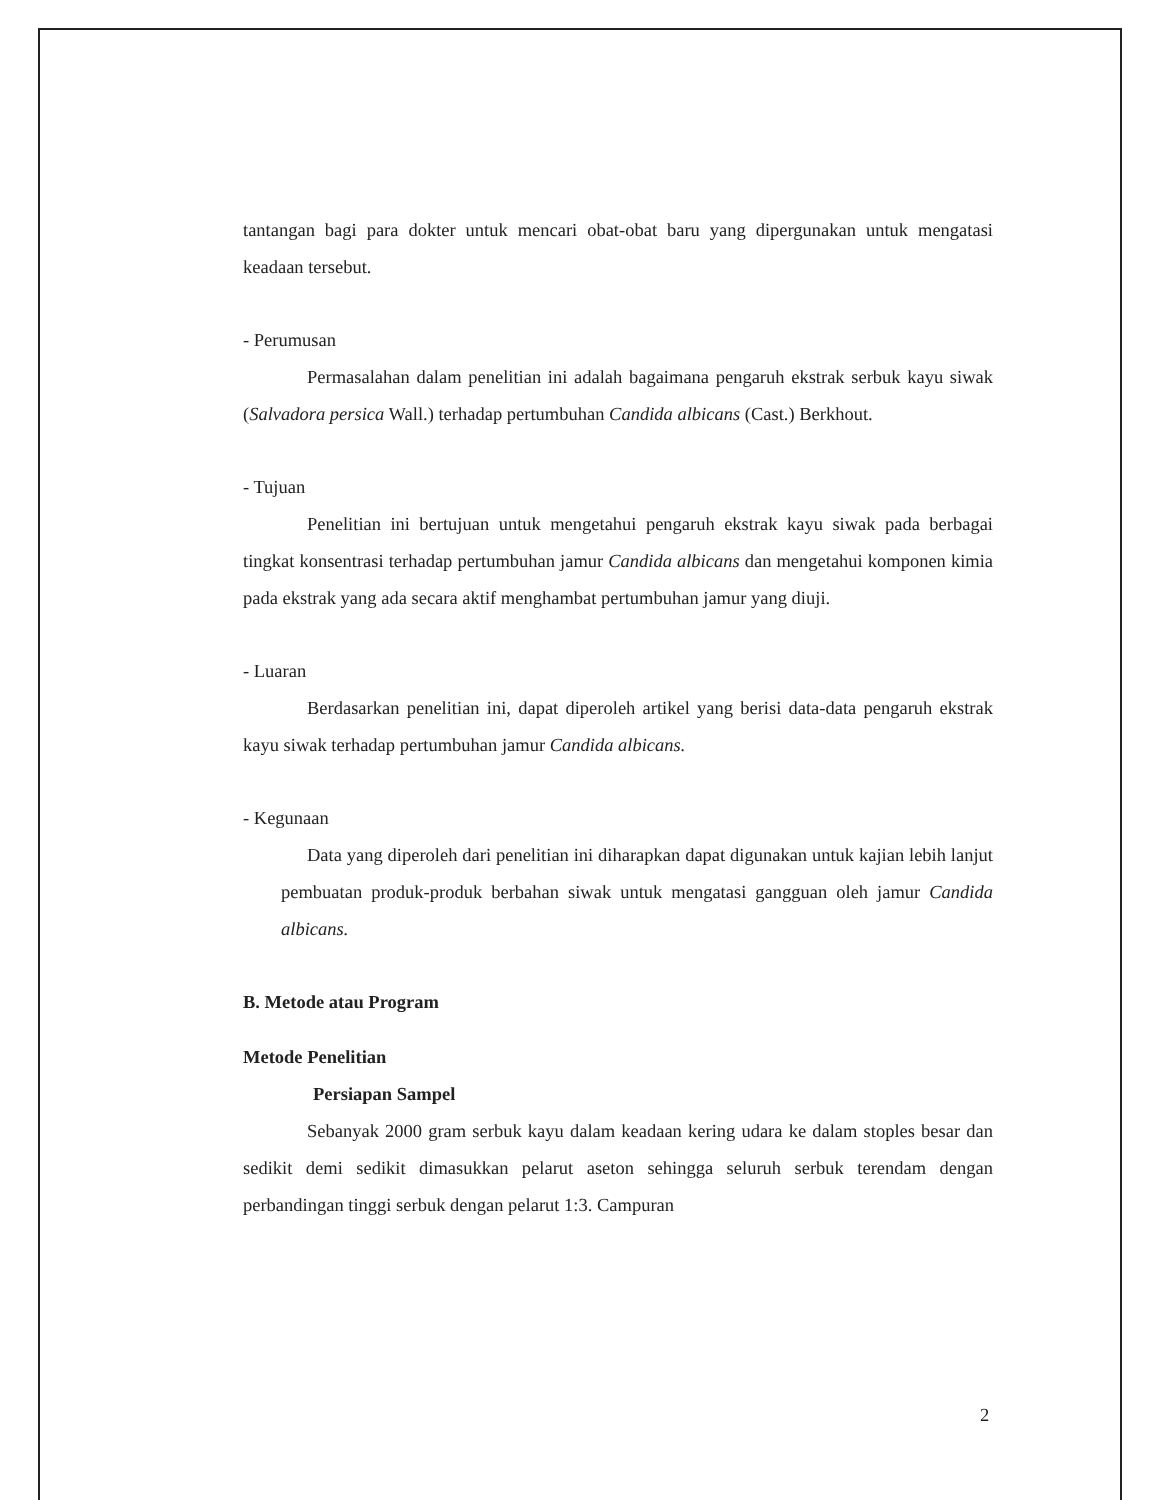tantangan bagi para dokter untuk mencari obat-obat baru yang dipergunakan untuk mengatasi keadaan tersebut.
- Perumusan
Permasalahan dalam penelitian ini adalah bagaimana pengaruh ekstrak serbuk kayu siwak (Salvadora persica Wall.) terhadap pertumbuhan Candida albicans (Cast.) Berkhout.
- Tujuan
Penelitian ini bertujuan untuk mengetahui pengaruh ekstrak kayu siwak pada berbagai tingkat konsentrasi terhadap pertumbuhan jamur Candida albicans dan mengetahui komponen kimia pada ekstrak yang ada secara aktif menghambat pertumbuhan jamur yang diuji.
- Luaran
Berdasarkan penelitian ini, dapat diperoleh artikel yang berisi data-data pengaruh ekstrak kayu siwak terhadap pertumbuhan jamur Candida albicans.
- Kegunaan
Data yang diperoleh dari penelitian ini diharapkan dapat digunakan untuk kajian lebih lanjut pembuatan produk-produk berbahan siwak untuk mengatasi gangguan oleh jamur Candida albicans.
B. Metode atau Program
Metode Penelitian
Persiapan Sampel
Sebanyak 2000 gram serbuk kayu dalam keadaan kering udara ke dalam stoples besar dan sedikit demi sedikit dimasukkan pelarut aseton sehingga seluruh serbuk terendam dengan perbandingan tinggi serbuk dengan pelarut 1:3. Campuran
2